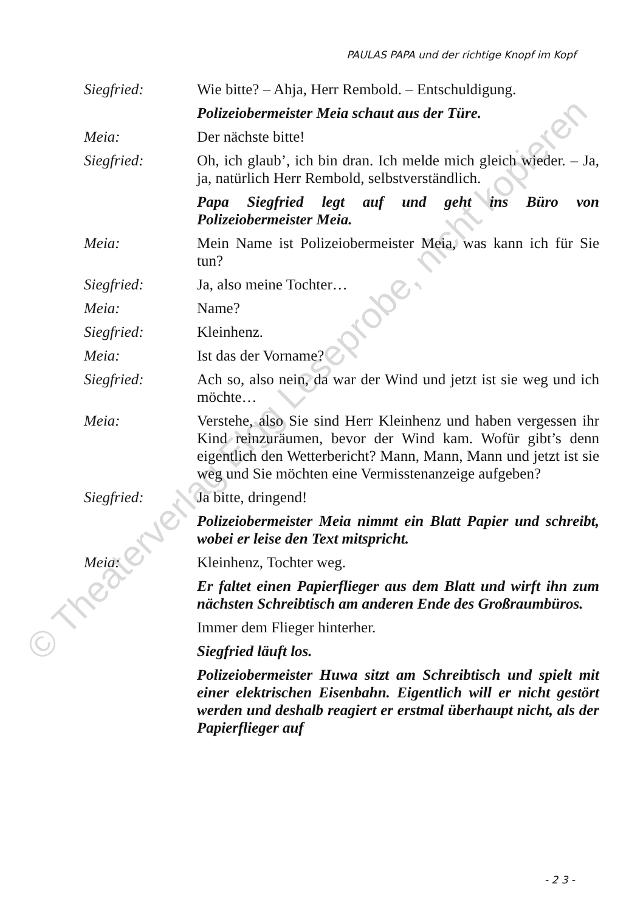PAULAS PAPA und der richtige Knopf im Kopf
Siegfried: Wie bitte? – Ahja, Herr Rembold. – Entschuldigung.
Polizeiobermeister Meia schaut aus der Türe.
Meia: Der nächste bitte!
Siegfried: Oh, ich glaub’, ich bin dran. Ich melde mich gleich wieder. – Ja, ja, natürlich Herr Rembold, selbstverständlich.
Papa Siegfried legt auf und geht ins Büro von Polizeiobermeister Meia.
Meia: Mein Name ist Polizeiobermeister Meia, was kann ich für Sie tun?
Siegfried: Ja, also meine Tochter…
Meia: Name?
Siegfried: Kleinhenz.
Meia: Ist das der Vorname?
Siegfried: Ach so, also nein, da war der Wind und jetzt ist sie weg und ich möchte…
Meia: Verstehe, also Sie sind Herr Kleinhenz und haben vergessen ihr Kind reinzuräumen, bevor der Wind kam. Wofür gibt’s denn eigentlich den Wetterbericht? Mann, Mann, Mann und jetzt ist sie weg und Sie möchten eine Vermisstenanzeige aufgeben?
Siegfried: Ja bitte, dringend!
Polizeiobermeister Meia nimmt ein Blatt Papier und schreibt, wobei er leise den Text mitspricht.
Meia: Kleinhenz, Tochter weg.
Er faltet einen Papierflieger aus dem Blatt und wirft ihn zum nächsten Schreibtisch am anderen Ende des Großraumbüros.
Immer dem Flieger hinterher.
Siegfried läuft los.
Polizeiobermeister Huwa sitzt am Schreibtisch und spielt mit einer elektrischen Eisenbahn. Eigentlich will er nicht gestört werden und deshalb reagiert er erstmal überhaupt nicht, als der Papierflieger auf
- 2 3 -
© Theaterverlag Elgg Leseprobe, nicht kopieren